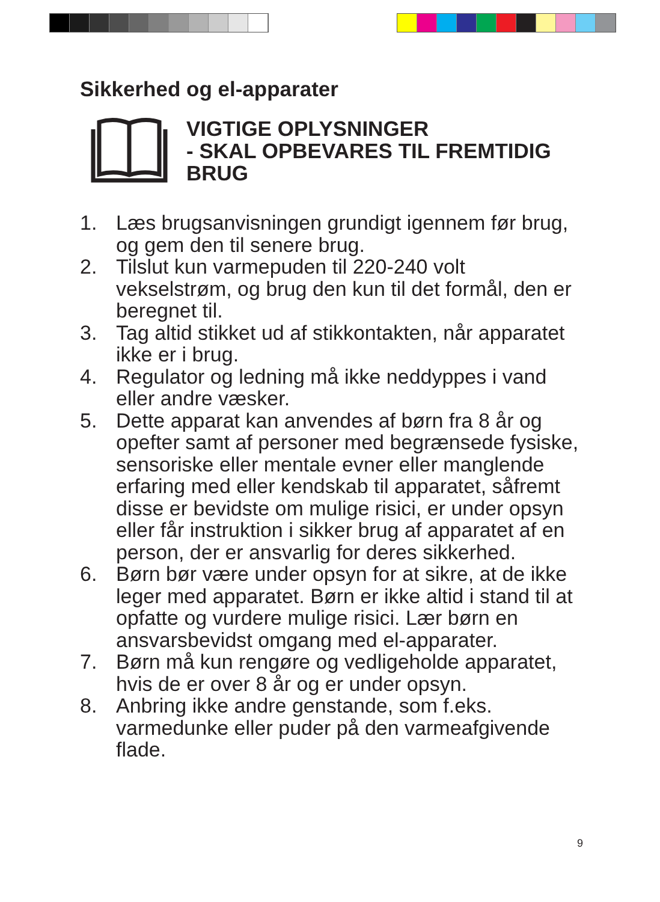Sikkerhed og el-apparater
VIGTIGE OPLYSNINGER
- SKAL OPBEVARES TIL FREMTIDIG
BRUG
1. Læs brugsanvisningen grundigt igennem før brug, og gem den til senere brug.
2. Tilslut kun varmepuden til 220-240 volt vekselstrøm, og brug den kun til det formål, den er beregnet til.
3. Tag altid stikket ud af stikkontakten, når apparatet ikke er i brug.
4. Regulator og ledning må ikke neddyppes i vand eller andre væsker.
5. Dette apparat kan anvendes af børn fra 8 år og opefter samt af personer med begrænsede fysiske, sensoriske eller mentale evner eller manglende erfaring med eller kendskab til apparatet, såfremt disse er bevidste om mulige risici, er under opsyn eller får instruktion i sikker brug af apparatet af en person, der er ansvarlig for deres sikkerhed.
6. Børn bør være under opsyn for at sikre, at de ikke leger med apparatet. Børn er ikke altid i stand til at opfatte og vurdere mulige risici. Lær børn en ansvarsbevidst omgang med el-apparater.
7. Børn må kun rengøre og vedligeholde apparatet, hvis de er over 8 år og er under opsyn.
8. Anbring ikke andre genstande, som f.eks. varmedunke eller puder på den varmeafgivende flade.
9